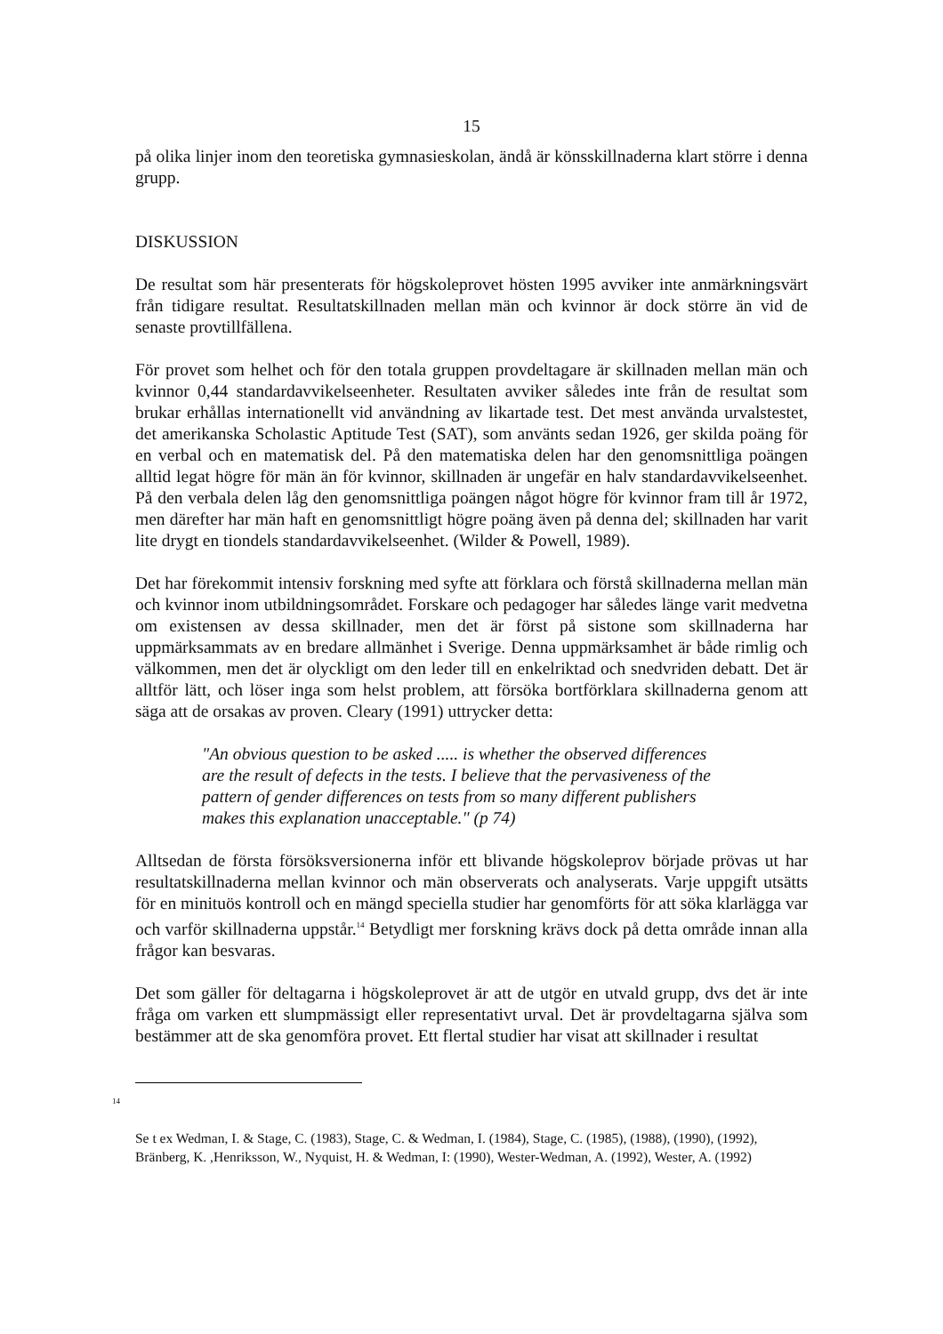15
på olika linjer inom den teoretiska gymnasieskolan, ändå är könsskillnaderna klart större i denna grupp.
DISKUSSION
De resultat som här presenterats för högskoleprovet hösten 1995 avviker inte anmärkningsvärt från tidigare resultat. Resultatskillnaden mellan män och kvinnor är dock större än vid de senaste provtillfällena.
För provet som helhet och för den totala gruppen provdeltagare är skillnaden mellan män och kvinnor 0,44 standardavvikelseenheter. Resultaten avviker således inte från de resultat som brukar erhållas internationellt vid användning av likartade test. Det mest använda urvalstestet, det amerikanska Scholastic Aptitude Test (SAT), som använts sedan 1926, ger skilda poäng för en verbal och en matematisk del. På den matematiska delen har den genomsnittliga poängen alltid legat högre för män än för kvinnor, skillnaden är ungefär en halv standardavvikelseenhet. På den verbala delen låg den genomsnittliga poängen något högre för kvinnor fram till år 1972, men därefter har män haft en genomsnittligt högre poäng även på denna del; skillnaden har varit lite drygt en tiondels standardavvikelseenhet. (Wilder & Powell, 1989).
Det har förekommit intensiv forskning med syfte att förklara och förstå skillnaderna mellan män och kvinnor inom utbildningsområdet. Forskare och pedagoger har således länge varit medvetna om existensen av dessa skillnader, men det är först på sistone som skillnaderna har uppmärksammats av en bredare allmänhet i Sverige. Denna uppmärksamhet är både rimlig och välkommen, men det är olyckligt om den leder till en enkelriktad och snedvriden debatt. Det är alltför lätt, och löser inga som helst problem, att försöka bortförklara skillnaderna genom att säga att de orsakas av proven. Cleary (1991) uttrycker detta:
"An obvious question to be asked ..... is whether the observed differences are the result of defects in the tests. I believe that the pervasiveness of the pattern of gender differences on tests from so many different publishers makes this explanation unacceptable." (p 74)
Alltsedan de första försöksversionerna inför ett blivande högskoleprov började prövas ut har resultatskillnaderna mellan kvinnor och män observerats och analyserats. Varje uppgift utsätts för en minituös kontroll och en mängd speciella studier har genomförts för att söka klarlägga var och varför skillnaderna uppstår.<sup>14</sup> Betydligt mer forskning krävs dock på detta område innan alla frågor kan besvaras.
Det som gäller för deltagarna i högskoleprovet är att de utgör en utvald grupp, dvs det är inte fråga om varken ett slumpmässigt eller representativt urval. Det är provdeltagarna själva som bestämmer att de ska genomföra provet. Ett flertal studier har visat att skillnader i resultat
14
Se t ex Wedman, I. & Stage, C. (1983), Stage, C. & Wedman, I. (1984), Stage, C. (1985), (1988), (1990), (1992), Bränberg, K. ,Henriksson, W., Nyquist, H. & Wedman, I: (1990), Wester-Wedman, A. (1992), Wester, A. (1992)